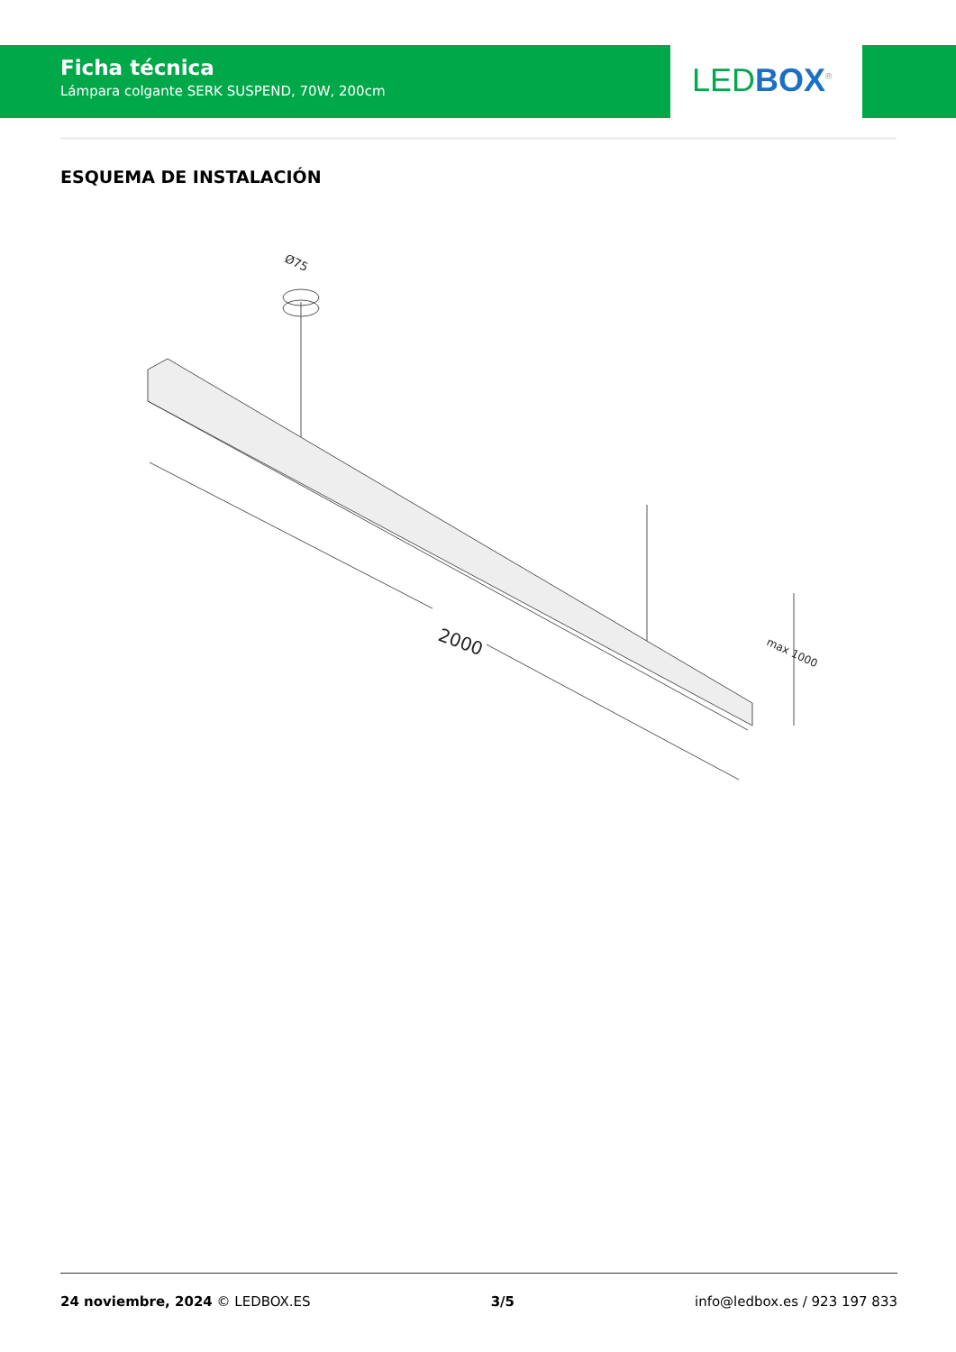Ficha técnica
Lámpara colgante SERK SUSPEND, 70W, 200cm
LED BOX<sup>®</sup>
ESQUEMA DE INSTALACIÓN
2000
Ø75
max 1000
24 noviembre, 2024 © LEDBOX.ES 3/5 info@ledbox.es / 923 197 833